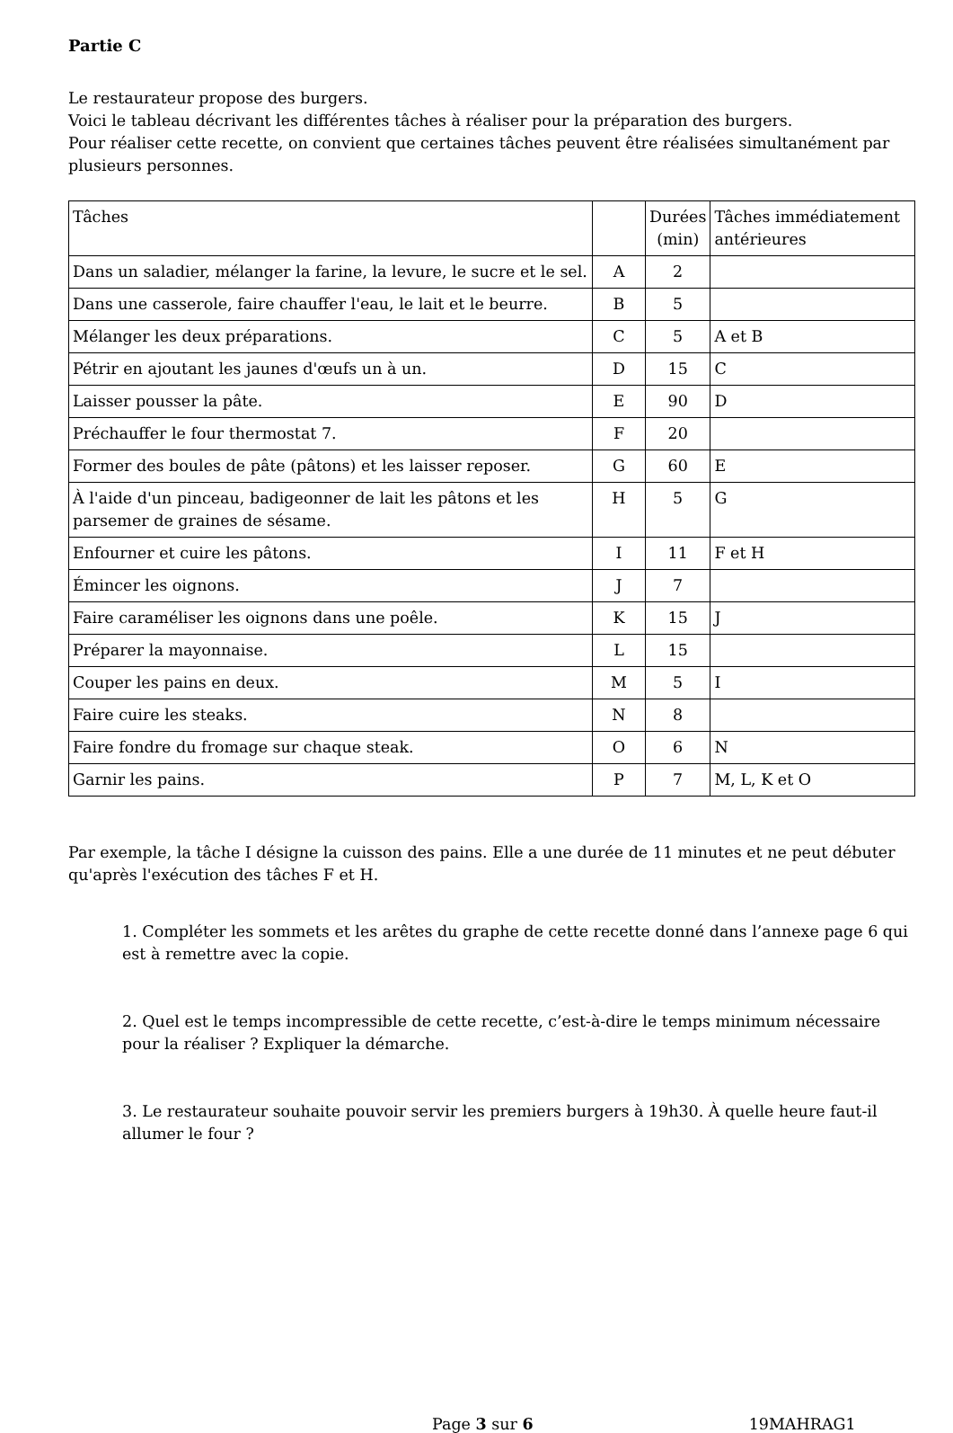Partie C
Le restaurateur propose des burgers.
Voici le tableau décrivant les différentes tâches à réaliser pour la préparation des burgers.
Pour réaliser cette recette, on convient que certaines tâches peuvent être réalisées simultanément par plusieurs personnes.
| Tâches | | Durées (min) | Tâches immédiatement antérieures |
| Dans un saladier, mélanger la farine, la levure, le sucre et le sel. | A | 2 | |
| Dans une casserole, faire chauffer l'eau, le lait et le beurre. | B | 5 | |
| Mélanger les deux préparations. | C | 5 | A et B |
| Pétrir en ajoutant les jaunes d'œufs un à un. | D | 15 | C |
| Laisser pousser la pâte. | E | 90 | D |
| Préchauffer le four thermostat 7. | F | 20 | |
| Former des boules de pâte (pâtons) et les laisser reposer. | G | 60 | E |
| À l'aide d'un pinceau, badigeonner de lait les pâtons et les parsemer de graines de sésame. | H | 5 | G |
| Enfourner et cuire les pâtons. | I | 11 | F et H |
| Émincer les oignons. | J | 7 | |
| Faire caraméliser les oignons dans une poêle. | K | 15 | J |
| Préparer la mayonnaise. | L | 15 | |
| Couper les pains en deux. | M | 5 | I |
| Faire cuire les steaks. | N | 8 | |
| Faire fondre du fromage sur chaque steak. | O | 6 | N |
| Garnir les pains. | P | 7 | M, L, K et O |
Par exemple, la tâche I désigne la cuisson des pains. Elle a une durée de 11 minutes et ne peut débuter qu'après l'exécution des tâches F et H.
1. Compléter les sommets et les arêtes du graphe de cette recette donné dans l’annexe page 6 qui est à remettre avec la copie.
2. Quel est le temps incompressible de cette recette, c’est-à-dire le temps minimum nécessaire pour la réaliser ? Expliquer la démarche.
3. Le restaurateur souhaite pouvoir servir les premiers burgers à 19h30. À quelle heure faut-il allumer le four ?
Page 3 sur 6 19MAHRAG1